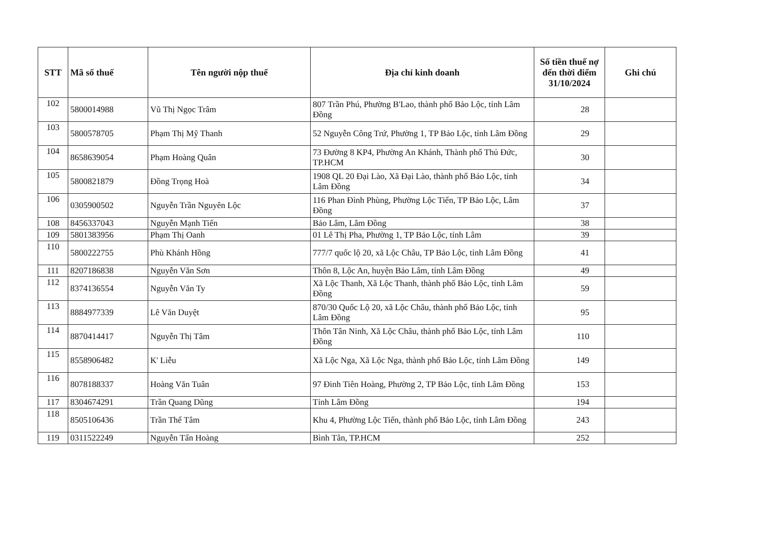| STT | Mã số thuế | Tên người nộp thuế | Địa chỉ kinh doanh | Số tiền thuế nợ đến thời điểm 31/10/2024 | Ghi chú |
| --- | --- | --- | --- | --- | --- |
| 102 | 5800014988 | Vũ Thị Ngọc Trâm | 807 Trần Phú, Phường B'Lao, thành phố Bảo Lộc, tỉnh Lâm Đồng | 28 | |
| 103 | 5800578705 | Phạm Thị Mỹ Thanh | 52 Nguyễn Công Trứ, Phường 1, TP Bảo Lộc, tỉnh Lâm Đồng | 29 | |
| 104 | 8658639054 | Phạm Hoàng Quân | 73 Đường 8 KP4, Phường An Khánh, Thành phố Thủ Đức, TP.HCM | 30 | |
| 105 | 5800821879 | Đồng Trọng Hoà | 1908 QL 20 Đại Lào, Xã Đại Lào, thành phố Bảo Lộc, tỉnh Lâm Đồng | 34 | |
| 106 | 0305900502 | Nguyễn Trần Nguyên Lộc | 116 Phan Đình Phùng, Phường Lộc Tiến, TP Bảo Lộc, Lâm Đồng | 37 | |
| 108 | 8456337043 | Nguyễn Mạnh Tiến | Bảo Lâm, Lâm Đồng | 38 | |
| 109 | 5801383956 | Phạm Thị Oanh | 01 Lê Thị Pha, Phường 1, TP Bảo Lộc, tỉnh Lâm | 39 | |
| 110 | 5800222755 | Phù Khánh Hồng | 777/7 quốc lộ 20, xã Lộc Châu, TP Bảo Lộc, tỉnh Lâm Đồng | 41 | |
| 111 | 8207186838 | Nguyễn Văn Sơn | Thôn 8, Lộc An, huyện Bảo Lâm, tỉnh Lâm Đồng | 49 | |
| 112 | 8374136554 | Nguyễn Văn Ty | Xã Lộc Thanh, Xã Lộc Thanh, thành phố Bảo Lộc, tỉnh Lâm Đồng | 59 | |
| 113 | 8884977339 | Lê Văn Duyệt | 870/30 Quốc Lộ 20, xã Lộc Châu, thành phố Bảo Lộc, tỉnh Lâm Đồng | 95 | |
| 114 | 8870414417 | Nguyễn Thị Tâm | Thôn Tân Ninh, Xã Lộc Châu, thành phố Bảo Lộc, tỉnh Lâm Đồng | 110 | |
| 115 | 8558906482 | K' Liễu | Xã Lộc Nga, Xã Lộc Nga, thành phố Bảo Lộc, tỉnh Lâm Đồng | 149 | |
| 116 | 8078188337 | Hoàng Văn Tuân | 97 Đinh Tiên Hoàng, Phường 2, TP Bảo Lộc, tỉnh Lâm Đồng | 153 | |
| 117 | 8304674291 | Trần Quang Dũng | Tỉnh Lâm Đồng | 194 | |
| 118 | 8505106436 | Trần Thế Tâm | Khu 4, Phường Lộc Tiến, thành phố Bảo Lộc, tỉnh Lâm Đồng | 243 | |
| 119 | 0311522249 | Nguyễn Tấn Hoàng | Bình Tân, TP.HCM | 252 | |